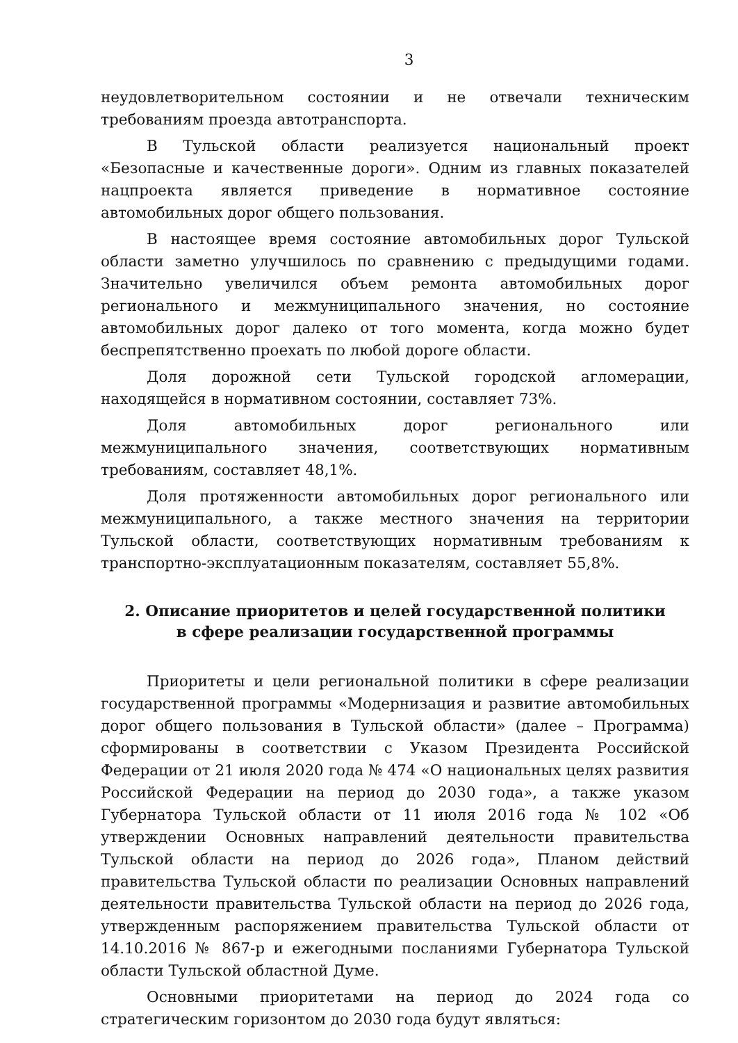3
неудовлетворительном состоянии и не отвечали техническим требованиям проезда автотранспорта.
В Тульской области реализуется национальный проект «Безопасные и качественные дороги». Одним из главных показателей нацпроекта является приведение в нормативное состояние автомобильных дорог общего пользования.
В настоящее время состояние автомобильных дорог Тульской области заметно улучшилось по сравнению с предыдущими годами. Значительно увеличился объем ремонта автомобильных дорог регионального и межмуниципального значения, но состояние автомобильных дорог далеко от того момента, когда можно будет беспрепятственно проехать по любой дороге области.
Доля дорожной сети Тульской городской агломерации, находящейся в нормативном состоянии, составляет 73%.
Доля автомобильных дорог регионального или межмуниципального значения, соответствующих нормативным требованиям, составляет 48,1%.
Доля протяженности автомобильных дорог регионального или межмуниципального, а также местного значения на территории Тульской области, соответствующих нормативным требованиям к транспортно-эксплуатационным показателям, составляет 55,8%.
2. Описание приоритетов и целей государственной политики
в сфере реализации государственной программы
Приоритеты и цели региональной политики в сфере реализации государственной программы «Модернизация и развитие автомобильных дорог общего пользования в Тульской области» (далее – Программа) сформированы в соответствии с Указом Президента Российской Федерации от 21 июля 2020 года № 474 «О национальных целях развития Российской Федерации на период до 2030 года», а также указом Губернатора Тульской области от 11 июля 2016 года № 102 «Об утверждении Основных направлений деятельности правительства Тульской области на период до 2026 года», Планом действий правительства Тульской области по реализации Основных направлений деятельности правительства Тульской области на период до 2026 года, утвержденным распоряжением правительства Тульской области от 14.10.2016 № 867-р и ежегодными посланиями Губернатора Тульской области Тульской областной Думе.
Основными приоритетами на период до 2024 года со стратегическим горизонтом до 2030 года будут являться: